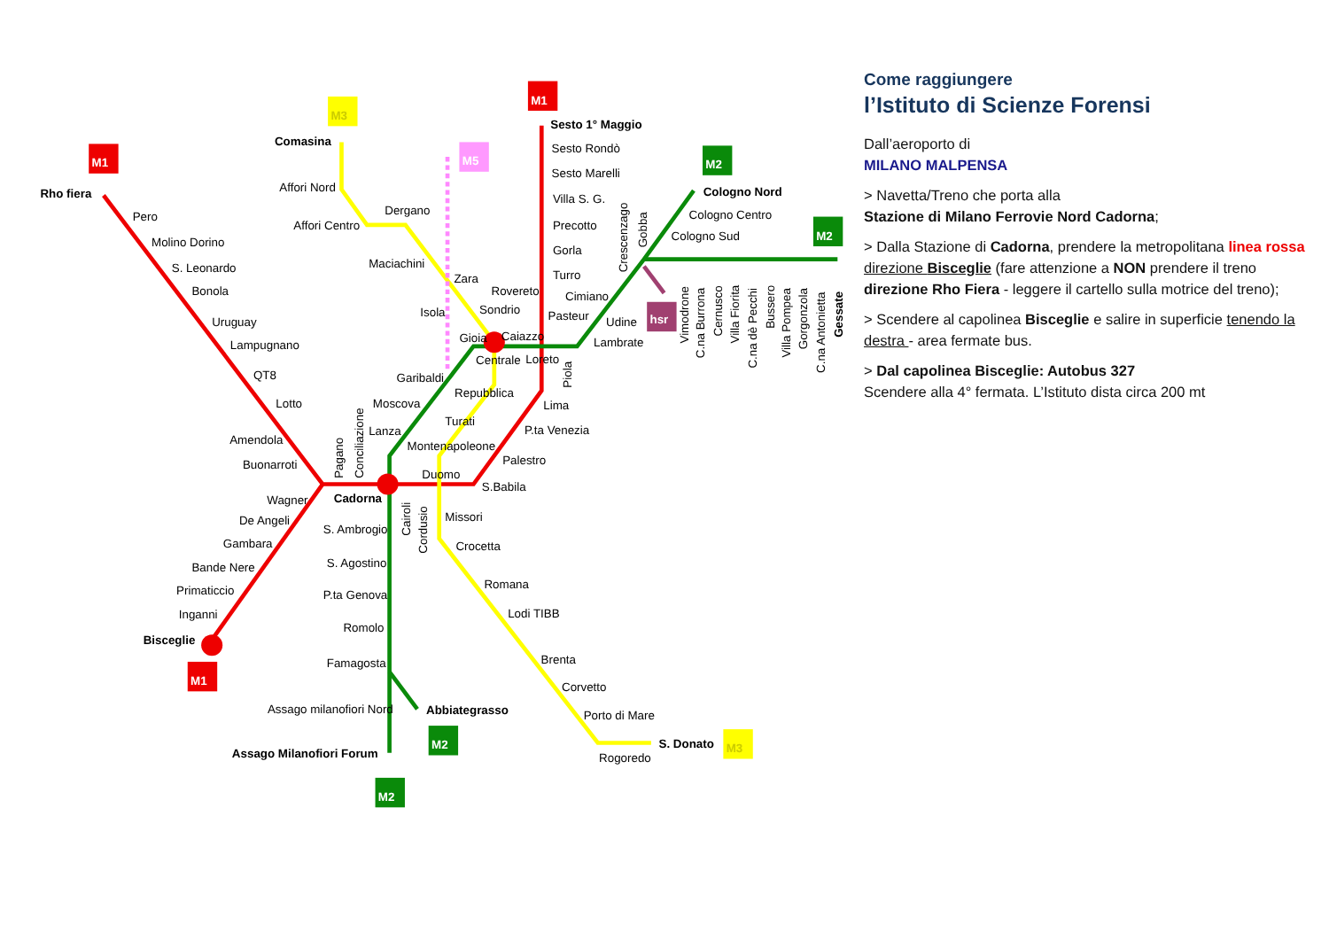M1
M1
M1
M3
M3
M5
M2
M2
M2
M2
hsr
Rho fiera
Pero
Molino Dorino
S. Leonardo
Bonola
Uruguay
Lampugnano
QT8
Lotto
Amendola
Buonarroti
Comasina
Affori Nord
Affori Centro
Dergano
Maciachini
Zara
Isola
Rovereto
Sondrio
Gioia
Caiazzo
Centrale
Loreto
Garibaldi
Repubblica
Moscova
Lanza
Turati
Montenapoleone
Duomo
Cadorna
Sesto 1° Maggio
Sesto Rondò
Sesto Marelli
Villa S. G.
Precotto
Gorla
Turro
Cimiano
Pasteur
Udine
Lambrate
Cologno Nord
Cologno Centro
Cologno Sud
Lima
P.ta Venezia
Palestro
S.Babila
Wagner
De Angeli
Gambara
Bande Nere
Primaticcio
Inganni
Bisceglie
S. Ambrogio
S. Agostino
P.ta Genova
Romolo
Famagosta
Assago milanofiori Nord
Assago Milanofiori Forum
Abbiategrasso
Missori
Crocetta
Romana
Lodi TIBB
Brenta
Corvetto
Porto di Mare
Rogoredo
S. Donato
Pagano
Conciliazione
Cairoli
Cordusio
Piola
Crescenzago
Gobba
Vimodrone
C.na Burrona
Cernusco
Villa Fiorita
C.na dè Pecchi
Bussero
Villa Pompea
Gorgonzola
C.na Antonietta
Gessate
Come raggiungere
l’Istituto di Scienze Forensi
Dall’aeroporto di
MILANO MALPENSA
> Navetta/Treno che porta alla
Stazione di Milano Ferrovie Nord Cadorna;
> Dalla Stazione di Cadorna, prendere la metropolitana linea rossa direzione Bisceglie (fare attenzione a NON prendere il treno direzione Rho Fiera - leggere il cartello sulla motrice del treno);
> Scendere al capolinea Bisceglie e salire in superficie tenendo la destra - area fermate bus.
> Dal capolinea Bisceglie: Autobus 327
Scendere alla 4° fermata. L’Istituto dista circa 200 mt